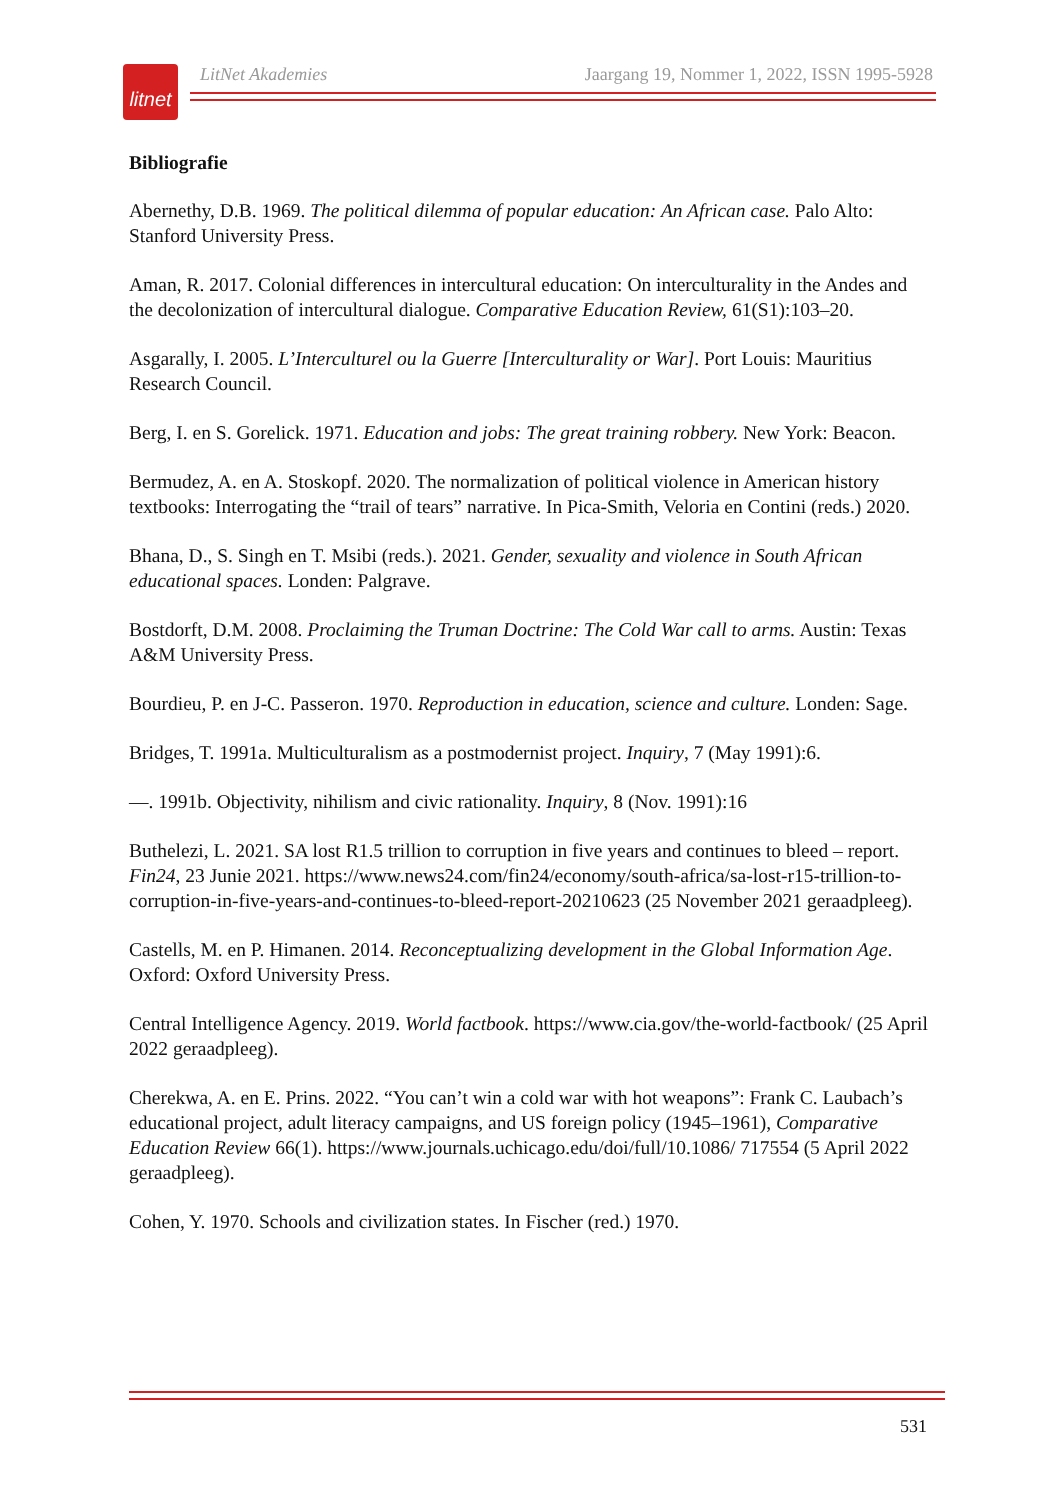litnet
LitNet Akademies Jaargang 19, Nommer 1, 2022, ISSN 1995-5928
Bibliografie
Abernethy, D.B. 1969. The political dilemma of popular education: An African case. Palo Alto: Stanford University Press.
Aman, R. 2017. Colonial differences in intercultural education: On interculturality in the Andes and the decolonization of intercultural dialogue. Comparative Education Review, 61(S1):103–20.
Asgarally, I. 2005. L’Interculturel ou la Guerre [Interculturality or War]. Port Louis: Mauritius Research Council.
Berg, I. en S. Gorelick. 1971. Education and jobs: The great training robbery. New York: Beacon.
Bermudez, A. en A. Stoskopf. 2020. The normalization of political violence in American history textbooks: Interrogating the “trail of tears” narrative. In Pica-Smith, Veloria en Contini (reds.) 2020.
Bhana, D., S. Singh en T. Msibi (reds.). 2021. Gender, sexuality and violence in South African educational spaces. Londen: Palgrave.
Bostdorft, D.M. 2008. Proclaiming the Truman Doctrine: The Cold War call to arms. Austin: Texas A&M University Press.
Bourdieu, P. en J-C. Passeron. 1970. Reproduction in education, science and culture. Londen: Sage.
Bridges, T. 1991a. Multiculturalism as a postmodernist project. Inquiry, 7 (May 1991):6.
—. 1991b. Objectivity, nihilism and civic rationality. Inquiry, 8 (Nov. 1991):16
Buthelezi, L. 2021. SA lost R1.5 trillion to corruption in five years and continues to bleed – report. Fin24, 23 Junie 2021. https://www.news24.com/fin24/economy/south-africa/sa-lost-r15-trillion-to-corruption-in-five-years-and-continues-to-bleed-report-20210623 (25 November 2021 geraadpleeg).
Castells, M. en P. Himanen. 2014. Reconceptualizing development in the Global Information Age. Oxford: Oxford University Press.
Central Intelligence Agency. 2019. World factbook. https://www.cia.gov/the-world-factbook/ (25 April 2022 geraadpleeg).
Cherekwa, A. en E. Prins. 2022. “You can’t win a cold war with hot weapons”: Frank C. Laubach’s educational project, adult literacy campaigns, and US foreign policy (1945–1961), Comparative Education Review 66(1). https://www.journals.uchicago.edu/doi/full/10.1086/ 717554 (5 April 2022 geraadpleeg).
Cohen, Y. 1970. Schools and civilization states. In Fischer (red.) 1970.
531